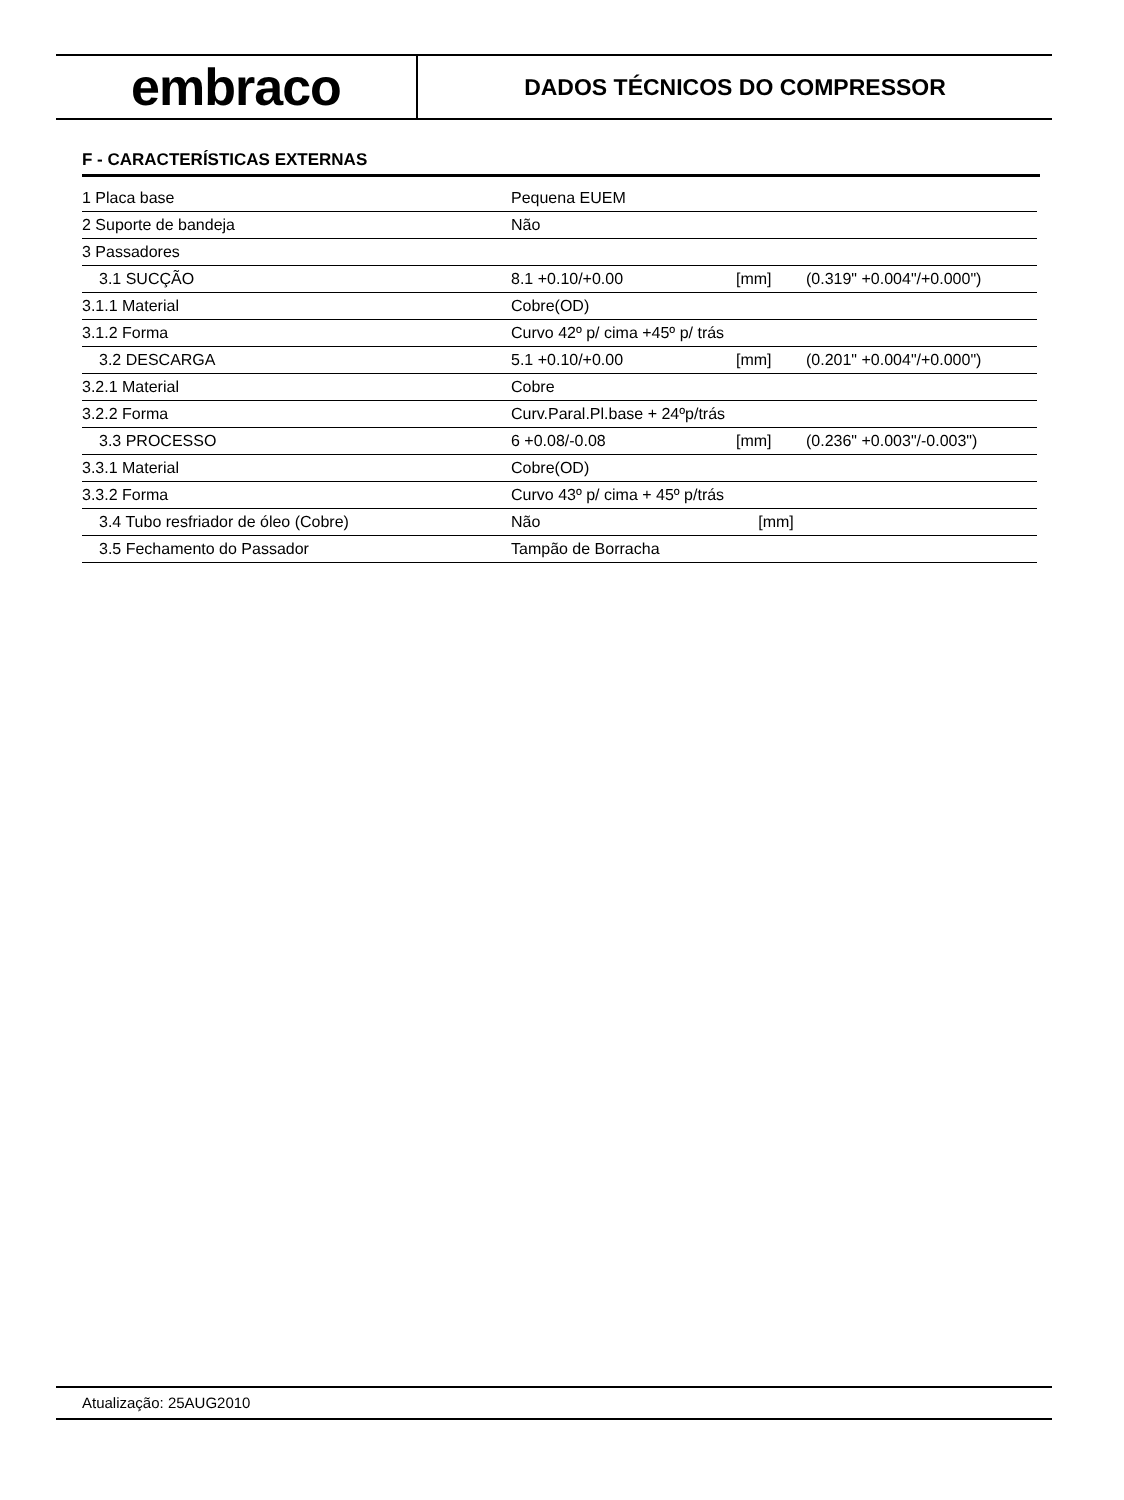embraco
DADOS TÉCNICOS DO COMPRESSOR
F - CARACTERÍSTICAS EXTERNAS
| 1 Placa base | Pequena EUEM | | |
| 2 Suporte de bandeja | Não | | |
| 3 Passadores | | | |
| 3.1 SUCÇÃO | 8.1 +0.10/+0.00 | [mm] | (0.319" +0.004"/+0.000") |
| 3.1.1 Material | Cobre(OD) | | |
| 3.1.2 Forma | Curvo 42º p/ cima +45º p/ trás | | |
| 3.2 DESCARGA | 5.1 +0.10/+0.00 | [mm] | (0.201" +0.004"/+0.000") |
| 3.2.1 Material | Cobre | | |
| 3.2.2 Forma | Curv.Paral.Pl.base + 24ºp/trás | | |
| 3.3 PROCESSO | 6 +0.08/-0.08 | [mm] | (0.236" +0.003"/-0.003") |
| 3.3.1 Material | Cobre(OD) | | |
| 3.3.2 Forma | Curvo 43º p/ cima + 45º p/trás | | |
| 3.4 Tubo resfriador de óleo (Cobre) | Não | [mm] | |
| 3.5 Fechamento do Passador | Tampão de Borracha | | |
Atualização: 25AUG2010